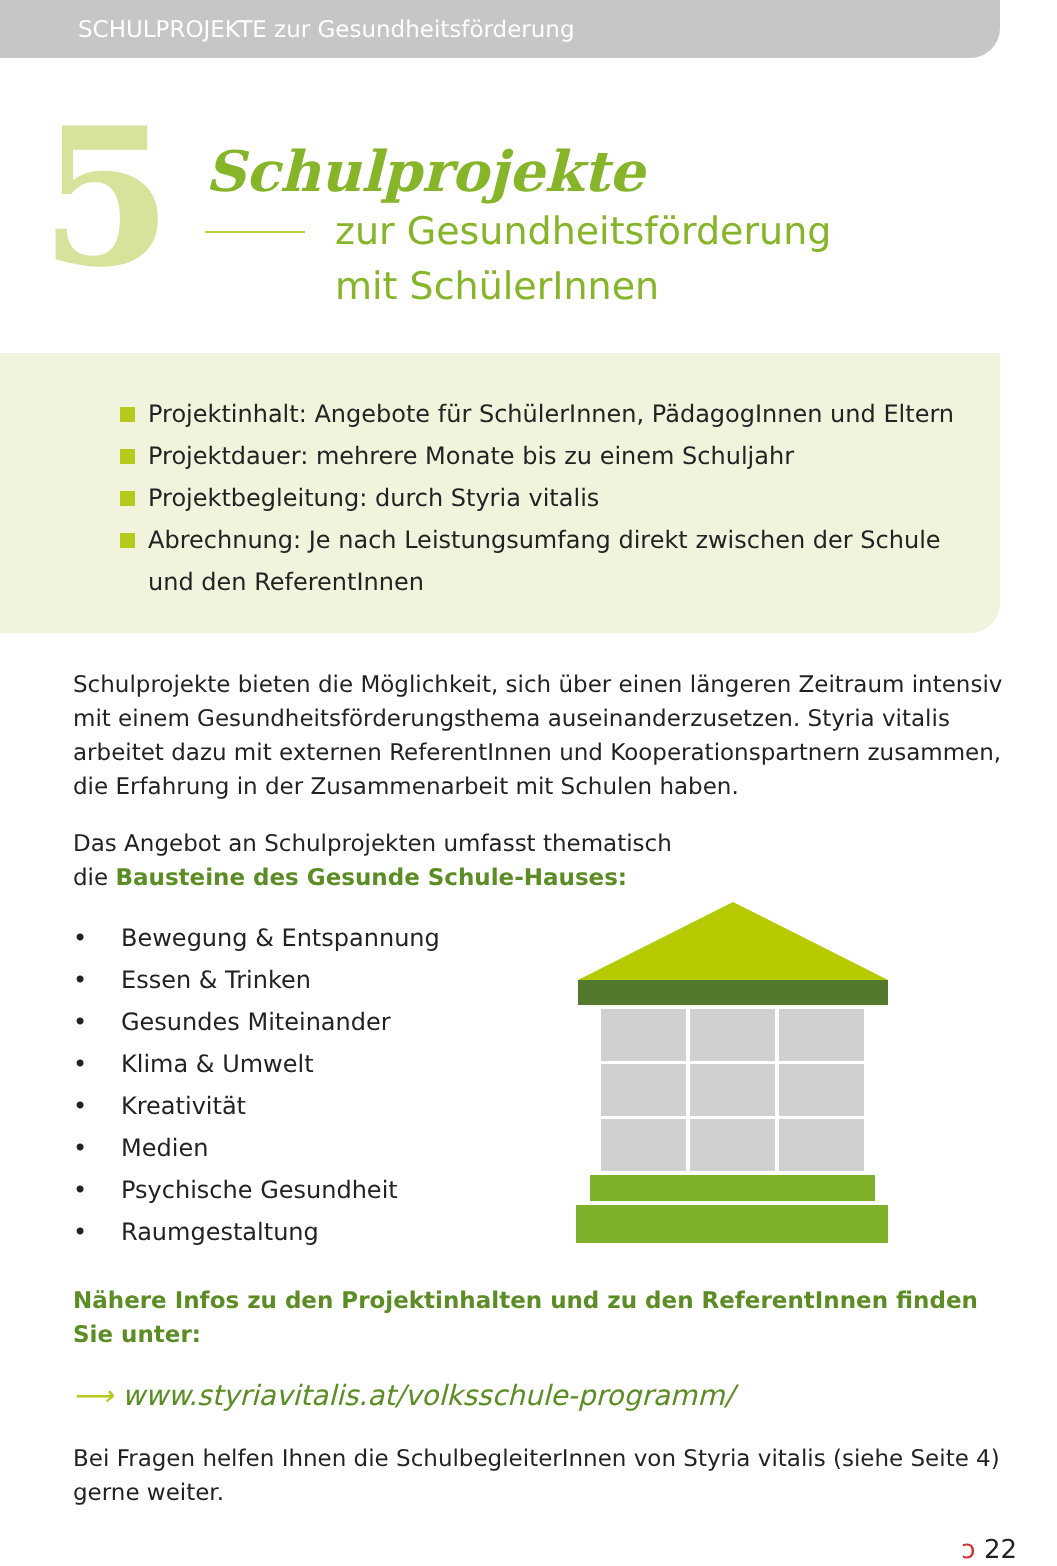SCHULPROJEKTE zur Gesundheitsförderung
5
Schulprojekte
zur Gesundheitsförderung
mit SchülerInnen
Projektinhalt: Angebote für SchülerInnen, PädagogInnen und Eltern
Projektdauer: mehrere Monate bis zu einem Schuljahr
Projektbegleitung: durch Styria vitalis
Abrechnung: Je nach Leistungsumfang direkt zwischen der Schule
und den ReferentInnen
Schulprojekte bieten die Möglichkeit, sich über einen längeren Zeitraum intensiv mit einem Gesundheitsförderungsthema auseinanderzusetzen. Styria vitalis arbeitet dazu mit externen ReferentInnen und Kooperationspartnern zusammen, die Erfahrung in der Zusammenarbeit mit Schulen haben.
Das Angebot an Schulprojekten umfasst thematisch
die Bausteine des Gesunde Schule-Hauses:
• Bewegung & Entspannung
• Essen & Trinken
• Gesundes Miteinander
• Klima & Umwelt
• Kreativität
• Medien
• Psychische Gesundheit
• Raumgestaltung
Nähere Infos zu den Projektinhalten und zu den ReferentInnen finden Sie unter:
⟶ www.styriavitalis.at/volksschule-programm/
Bei Fragen helfen Ihnen die SchulbegleiterInnen von Styria vitalis (siehe Seite 4) gerne weiter.
ↄ 22